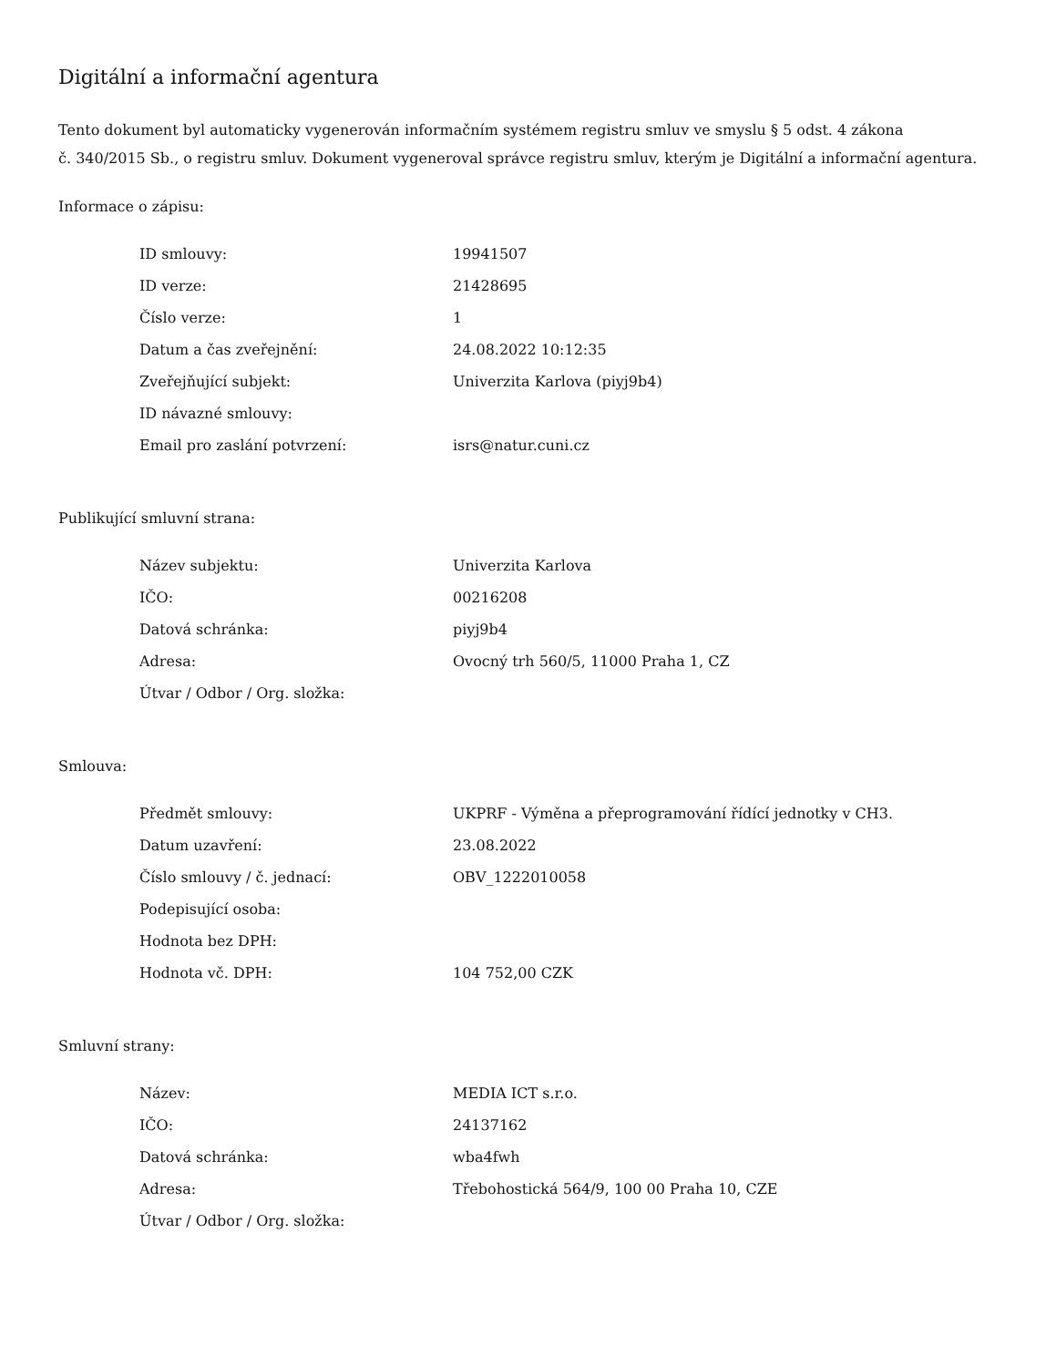Digitální a informační agentura
Tento dokument byl automaticky vygenerován informačním systémem registru smluv ve smyslu § 5 odst. 4 zákona
č. 340/2015 Sb., o registru smluv. Dokument vygeneroval správce registru smluv, kterým je Digitální a informační agentura.
Informace o zápisu:
| ID smlouvy: | 19941507 |
| ID verze: | 21428695 |
| Číslo verze: | 1 |
| Datum a čas zveřejnění: | 24.08.2022 10:12:35 |
| Zveřejňující subjekt: | Univerzita Karlova (piyj9b4) |
| ID návazné smlouvy: | |
| Email pro zaslání potvrzení: | isrs@natur.cuni.cz |
Publikující smluvní strana:
| Název subjektu: | Univerzita Karlova |
| IČO: | 00216208 |
| Datová schránka: | piyj9b4 |
| Adresa: | Ovocný trh 560/5, 11000 Praha 1, CZ |
| Útvar / Odbor / Org. složka: | |
Smlouva:
| Předmět smlouvy: | UKPRF - Výměna a přeprogramování řídící jednotky v CH3. |
| Datum uzavření: | 23.08.2022 |
| Číslo smlouvy / č. jednací: | OBV_1222010058 |
| Podepisující osoba: | |
| Hodnota bez DPH: | |
| Hodnota vč. DPH: | 104 752,00 CZK |
Smluvní strany:
| Název: | MEDIA ICT s.r.o. |
| IČO: | 24137162 |
| Datová schránka: | wba4fwh |
| Adresa: | Třebohostická 564/9, 100 00 Praha 10, CZE |
| Útvar / Odbor / Org. složka: | |